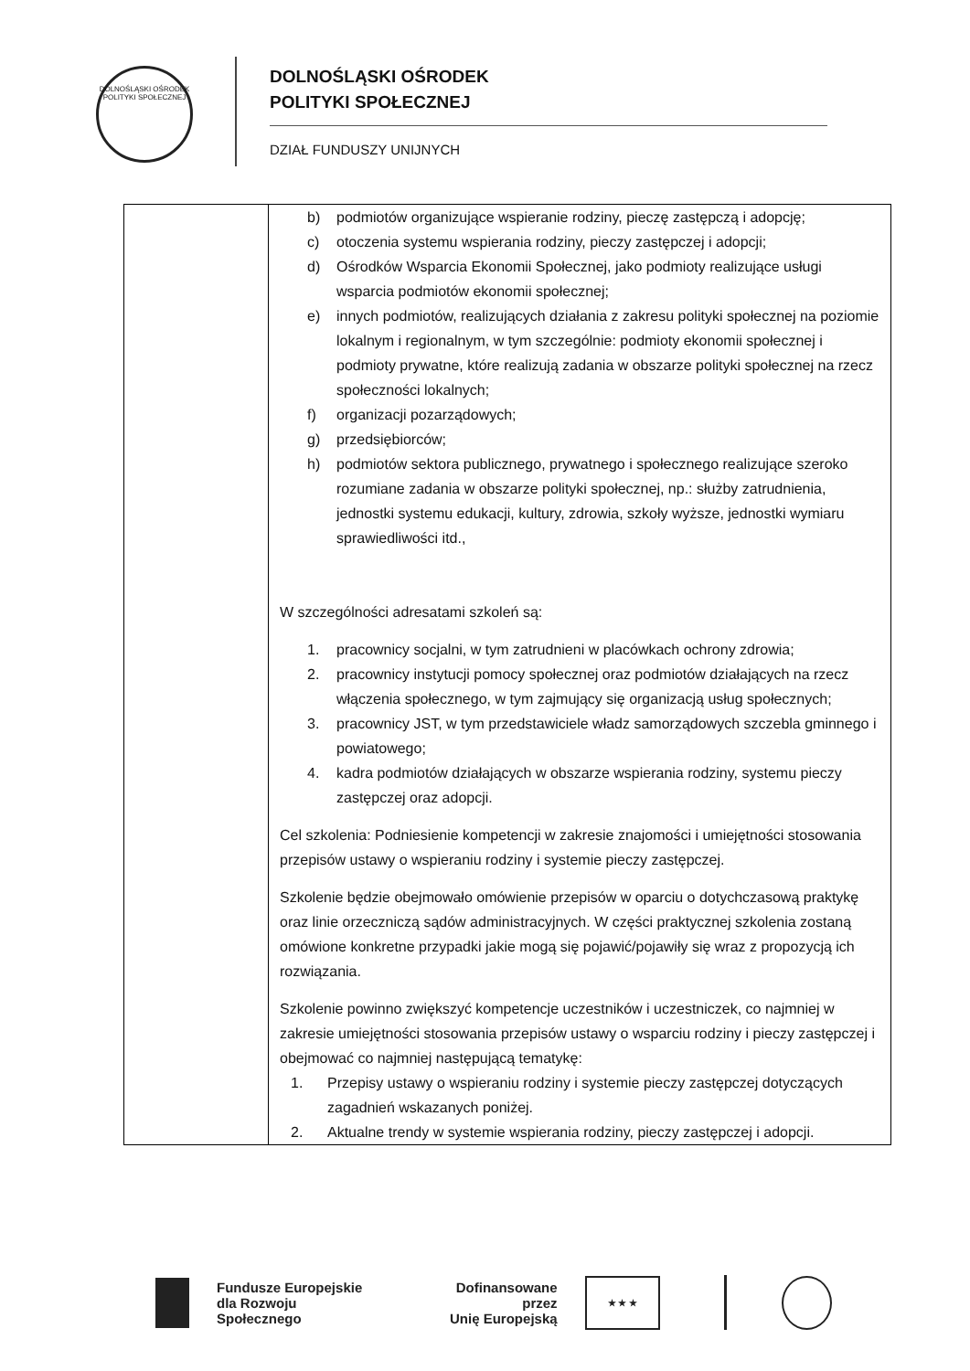DOLNOŚLĄSKI OŚRODEK POLITYKI SPOŁECZNEJ
DOLNOŚLĄSKI OŚRODEK
POLITYKI SPOŁECZNEJ
DZIAŁ FUNDUSZY UNIJNYCH
| | b) podmiotów organizujące wspieranie rodziny, pieczę zastępczą i adopcję; c) otoczenia systemu wspierania rodziny, pieczy zastępczej i adopcji; d) Ośrodków Wsparcia Ekonomii Społecznej, jako podmioty realizujące usługi wsparcia podmiotów ekonomii społecznej; e) innych podmiotów, realizujących działania z zakresu polityki społecznej na poziomie lokalnym i regionalnym, w tym szczególnie: podmioty ekonomii społecznej i podmioty prywatne, które realizują zadania w obszarze polityki społecznej na rzecz społeczności lokalnych; f) organizacji pozarządowych; g) przedsiębiorców; h) podmiotów sektora publicznego, prywatnego i społecznego realizujące szeroko rozumiane zadania w obszarze polityki społecznej, np.: służby zatrudnienia, jednostki systemu edukacji, kultury, zdrowia, szkoły wyższe, jednostki wymiaru sprawiedliwości itd., W szczególności adresatami szkoleń są: 1. pracownicy socjalni, w tym zatrudnieni w placówkach ochrony zdrowia; 2. pracownicy instytucji pomocy społecznej oraz podmiotów działających na rzecz włączenia społecznego, w tym zajmujący się organizacją usług społecznych; 3. pracownicy JST, w tym przedstawiciele władz samorządowych szczebla gminnego i powiatowego; 4. kadra podmiotów działających w obszarze wspierania rodziny, systemu pieczy zastępczej oraz adopcji. Cel szkolenia: Podniesienie kompetencji w zakresie znajomości i umiejętności stosowania przepisów ustawy o wspieraniu rodziny i systemie pieczy zastępczej. Szkolenie będzie obejmowało omówienie przepisów w oparciu o dotychczasową praktykę oraz linie orzeczniczą sądów administracyjnych. W części praktycznej szkolenia zostaną omówione konkretne przypadki jakie mogą się pojawić/pojawiły się wraz z propozycją ich rozwiązania. Szkolenie powinno zwiększyć kompetencje uczestników i uczestniczek, co najmniej w zakresie umiejętności stosowania przepisów ustawy o wsparciu rodziny i pieczy zastępczej i obejmować co najmniej następującą tematykę: 1. Przepisy ustawy o wspieraniu rodziny i systemie pieczy zastępczej dotyczących zagadnień wskazanych poniżej. 2. Aktualne trendy w systemie wspierania rodziny, pieczy zastępczej i adopcji. |
Fundusze Europejskie
dla Rozwoju Społecznego
Dofinansowane przez
Unię Europejską
★ ★ ★